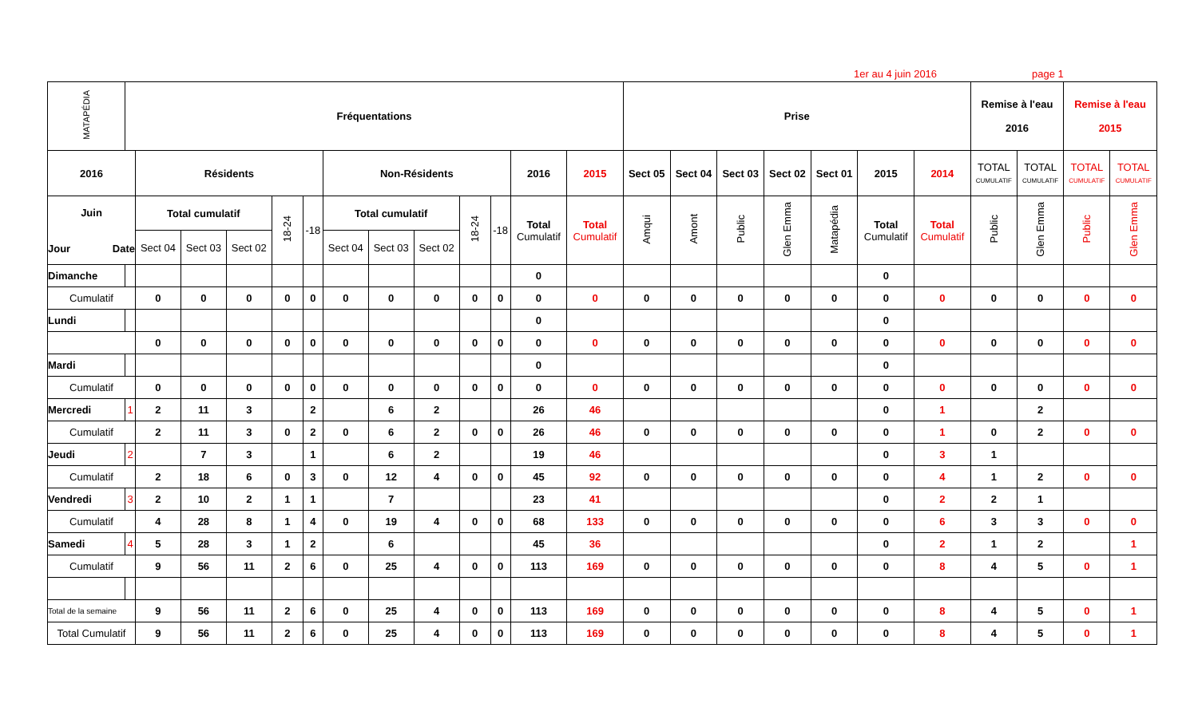1er au 4 juin 2016 page 1
| MATAPÉDIA | Fréquentations | | | | | | | | | | | | | Prise | | | | | | | Remise à l'eau 2016 | | Remise à l'eau 2015 | |
| --- | --- | --- | --- | --- | --- | --- | --- | --- | --- | --- | --- | --- | --- | --- | --- | --- | --- | --- | --- | --- | --- | --- | --- | --- |
| 2016 | | Résidents | | | | | Non-Résidents | | | | | 2016 | 2015 | Sect 05 | Sect 04 | Sect 03 | Sect 02 | Sect 01 | 2015 | 2014 | TOTAL CUMULATIF | TOTAL CUMULATIF | TOTAL CUMULATIF | TOTAL CUMULATIF |
| Juin Jour Date | | Total cumulatif | | | 18-24 | -18 | Total cumulatif | | | 18-24 | -18 | Total Cumulatif | Total Cumulatif | Amqui | Amont | Public | Glen Emma | Matapédia | Total Cumulatif | Total Cumulatif | Public | Glen Emma | Public | Glen Emma |
| | | Sect 04 | Sect 03 | Sect 02 | | | Sect 04 | Sect 03 | Sect 02 | | | | | | | | | | | | | | | |
| Dimanche | | | | | | | | | | | | 0 | | | | | | | 0 | | | | | |
| Cumulatif | | 0 | 0 | 0 | 0 | 0 | 0 | 0 | 0 | 0 | 0 | 0 | 0 | 0 | 0 | 0 | 0 | 0 | 0 | 0 | 0 | 0 | 0 | 0 |
| Lundi | | | | | | | | | | | | 0 | | | | | | | 0 | | | | | |
| | | 0 | 0 | 0 | 0 | 0 | 0 | 0 | 0 | 0 | 0 | 0 | 0 | 0 | 0 | 0 | 0 | 0 | 0 | 0 | 0 | 0 | 0 | 0 |
| Mardi | | | | | | | | | | | | 0 | | | | | | | 0 | | | | | |
| Cumulatif | | 0 | 0 | 0 | 0 | 0 | 0 | 0 | 0 | 0 | 0 | 0 | 0 | 0 | 0 | 0 | 0 | 0 | 0 | 0 | 0 | 0 | 0 | 0 |
| Mercredi | 1 | 2 | 11 | 3 | | 2 | | 6 | 2 | | | 26 | 46 | | | | | | 0 | 1 | | 2 | | |
| Cumulatif | | 2 | 11 | 3 | 0 | 2 | 0 | 6 | 2 | 0 | 0 | 26 | 46 | 0 | 0 | 0 | 0 | 0 | 0 | 1 | 0 | 2 | 0 | 0 |
| Jeudi | 2 | | 7 | 3 | | 1 | | 6 | 2 | | | 19 | 46 | | | | | | 0 | 3 | 1 | | | |
| Cumulatif | | 2 | 18 | 6 | 0 | 3 | 0 | 12 | 4 | 0 | 0 | 45 | 92 | 0 | 0 | 0 | 0 | 0 | 0 | 4 | 1 | 2 | 0 | 0 |
| Vendredi | 3 | 2 | 10 | 2 | 1 | 1 | | 7 | | | | 23 | 41 | | | | | | 0 | 2 | 2 | 1 | | |
| Cumulatif | | 4 | 28 | 8 | 1 | 4 | 0 | 19 | 4 | 0 | 0 | 68 | 133 | 0 | 0 | 0 | 0 | 0 | 0 | 6 | 3 | 3 | 0 | 0 |
| Samedi | 4 | 5 | 28 | 3 | 1 | 2 | | 6 | | | | 45 | 36 | | | | | | 0 | 2 | 1 | 2 | | 1 |
| Cumulatif | | 9 | 56 | 11 | 2 | 6 | 0 | 25 | 4 | 0 | 0 | 113 | 169 | 0 | 0 | 0 | 0 | 0 | 0 | 8 | 4 | 5 | 0 | 1 |
| Total de la semaine | | 9 | 56 | 11 | 2 | 6 | 0 | 25 | 4 | 0 | 0 | 113 | 169 | 0 | 0 | 0 | 0 | 0 | 0 | 8 | 4 | 5 | 0 | 1 |
| Total Cumulatif | | 9 | 56 | 11 | 2 | 6 | 0 | 25 | 4 | 0 | 0 | 113 | 169 | 0 | 0 | 0 | 0 | 0 | 0 | 8 | 4 | 5 | 0 | 1 |